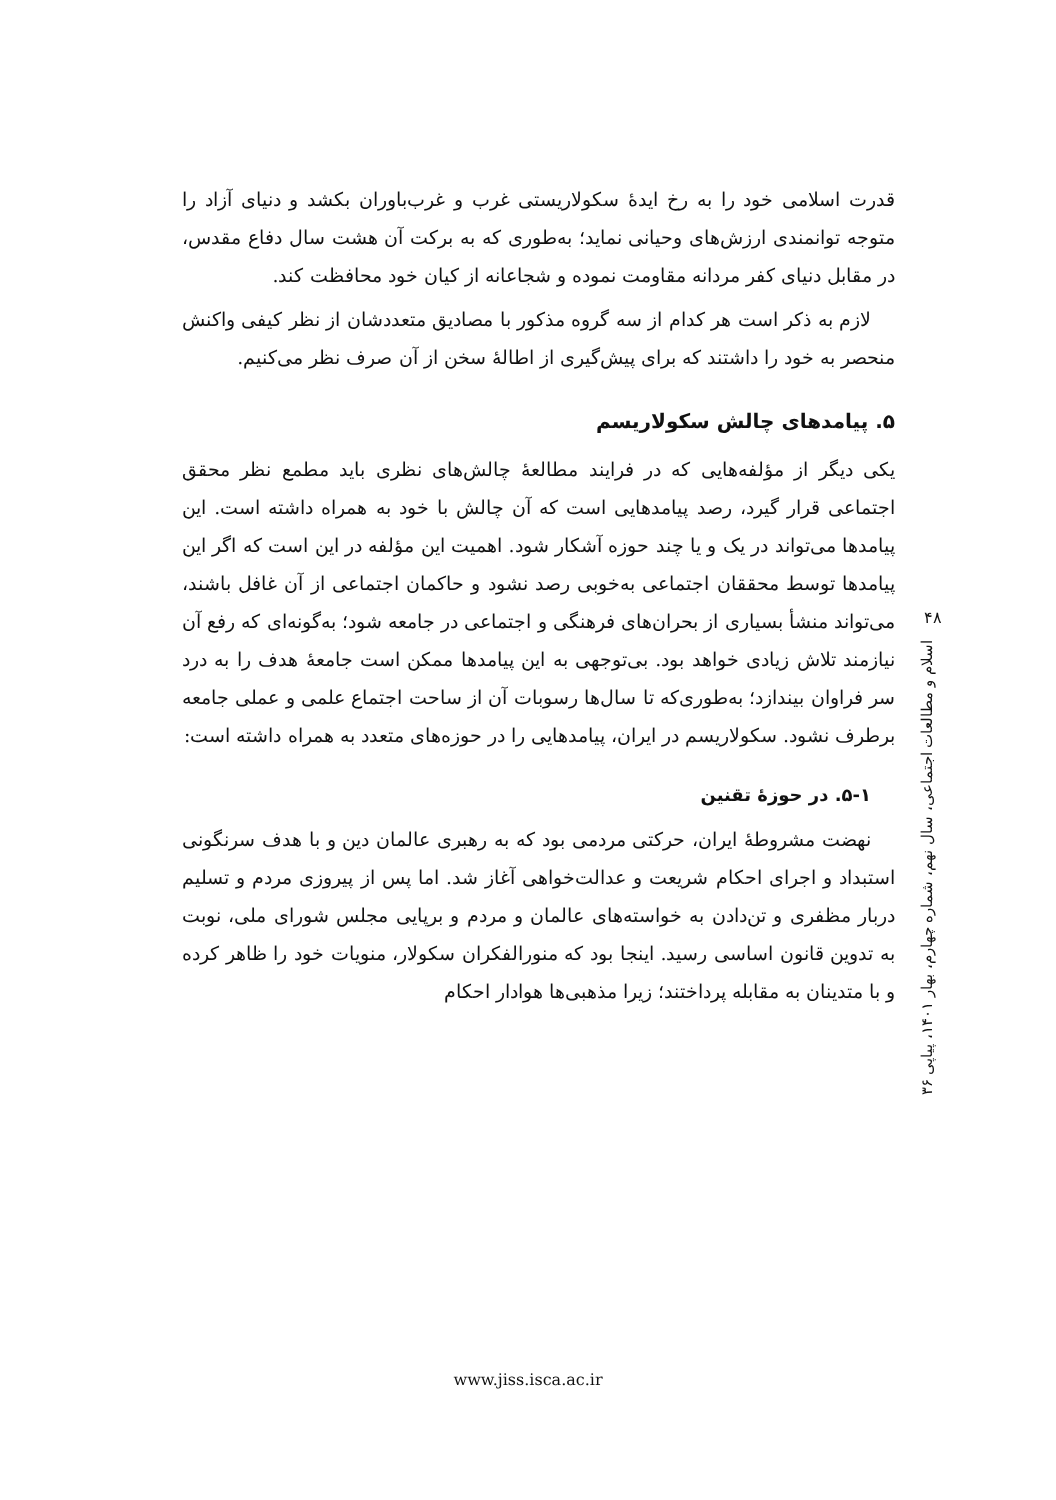قدرت اسلامی خود را به رخ ایدهٔ سکولاریستی غرب و غرب‌باوران بکشد و دنیای آزاد را متوجه توانمندی ارزش‌های وحیانی نماید؛ به‌طوری که به برکت آن هشت سال دفاع مقدس، در مقابل دنیای کفر مردانه مقاومت نموده و شجاعانه از کیان خود محافظت کند.
لازم به ذکر است هر کدام از سه گروه مذکور با مصادیق متعددشان از نظر کیفی واکنش منحصر به خود را داشتند که برای پیش‌گیری از اطالهٔ سخن از آن صرف نظر می‌کنیم.
۵. پیامدهای چالش سکولاریسم
یکی دیگر از مؤلفه‌هایی که در فرایند مطالعهٔ چالش‌های نظری باید مطمع نظر محقق اجتماعی قرار گیرد، رصد پیامدهایی است که آن چالش با خود به همراه داشته است. این پیامدها می‌تواند در یک و یا چند حوزه آشکار شود. اهمیت این مؤلفه در این است که اگر این پیامدها توسط محققان اجتماعی به‌خوبی رصد نشود و حاکمان اجتماعی از آن غافل باشند، می‌تواند منشأ بسیاری از بحران‌های فرهنگی و اجتماعی در جامعه شود؛ به‌گونه‌ای که رفع آن نیازمند تلاش زیادی خواهد بود. بی‌توجهی به این پیامدها ممکن است جامعهٔ هدف را به درد سر فراوان بیندازد؛ به‌طوری‌که تا سال‌ها رسوبات آن از ساحت اجتماع علمی و عملی جامعه برطرف نشود. سکولاریسم در ایران، پیامدهایی را در حوزه‌های متعدد به همراه داشته است:
۵-۱. در حوزهٔ تقنین
نهضت مشروطهٔ ایران، حرکتی مردمی بود که به رهبری عالمان دین و با هدف سرنگونی استبداد و اجرای احکام شریعت و عدالت‌خواهی آغاز شد. اما پس از پیروزی مردم و تسلیم دربار مظفری و تن‌دادن به خواسته‌های عالمان و مردم و برپایی مجلس شورای ملی، نوبت به تدوین قانون اساسی رسید. اینجا بود که منورالفکران سکولار، منویات خود را ظاهر کرده و با متدینان به مقابله پرداختند؛ زیرا مذهبی‌ها هوادار احکام
۴۸
اسلام و مطالعات اجتماعی، سال نهم، شماره چهارم، بهار ۱۴۰۱، پیاپی ۳۶
www.jiss.isca.ac.ir